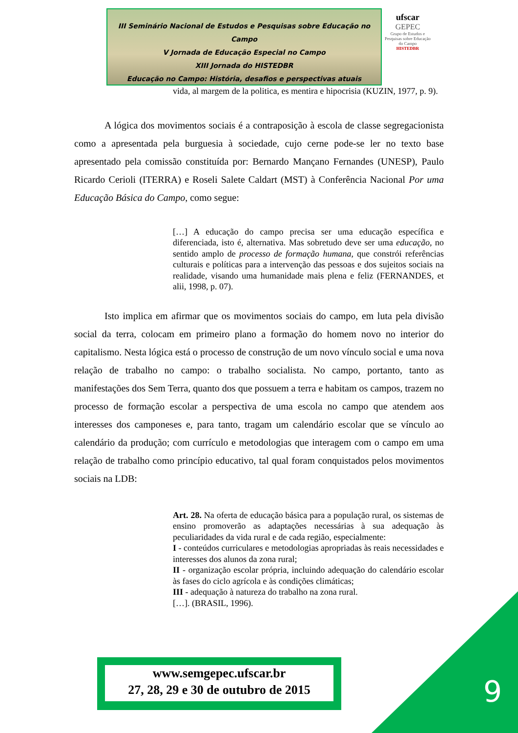III Seminário Nacional de Estudos e Pesquisas sobre Educação no Campo
V Jornada de Educação Especial no Campo
XIII Jornada do HISTEDBR
Educação no Campo: História, desafios e perspectivas atuais
ufscar
GEPEC
Grupo de Estudos e Pesquisas sobre Educação do Campo
HISTEDBR
vida, al margem de la politica, es mentira e hipocrisia (KUZIN, 1977, p. 9).
A lógica dos movimentos sociais é a contraposição à escola de classe segregacionista como a apresentada pela burguesia à sociedade, cujo cerne pode-se ler no texto base apresentado pela comissão constituída por: Bernardo Mançano Fernandes (UNESP), Paulo Ricardo Cerioli (ITERRA) e Roseli Salete Caldart (MST) à Conferência Nacional Por uma Educação Básica do Campo, como segue:
[…] A educação do campo precisa ser uma educação específica e diferenciada, isto é, alternativa. Mas sobretudo deve ser uma educação, no sentido amplo de processo de formação humana, que constrói referências culturais e políticas para a intervenção das pessoas e dos sujeitos sociais na realidade, visando uma humanidade mais plena e feliz (FERNANDES, et alii, 1998, p. 07).
Isto implica em afirmar que os movimentos sociais do campo, em luta pela divisão social da terra, colocam em primeiro plano a formação do homem novo no interior do capitalismo. Nesta lógica está o processo de construção de um novo vínculo social e uma nova relação de trabalho no campo: o trabalho socialista. No campo, portanto, tanto as manifestações dos Sem Terra, quanto dos que possuem a terra e habitam os campos, trazem no processo de formação escolar a perspectiva de uma escola no campo que atendem aos interesses dos camponeses e, para tanto, tragam um calendário escolar que se vínculo ao calendário da produção; com currículo e metodologias que interagem com o campo em uma relação de trabalho como princípio educativo, tal qual foram conquistados pelos movimentos sociais na LDB:
Art. 28. Na oferta de educação básica para a população rural, os sistemas de ensino promoverão as adaptações necessárias à sua adequação às peculiaridades da vida rural e de cada região, especialmente:
I - conteúdos curriculares e metodologias apropriadas às reais necessidades e interesses dos alunos da zona rural;
II - organização escolar própria, incluindo adequação do calendário escolar às fases do ciclo agrícola e às condições climáticas;
III - adequação à natureza do trabalho na zona rural.
[…]. (BRASIL, 1996).
www.semgepec.ufscar.br
27, 28, 29 e 30 de outubro de 2015
9